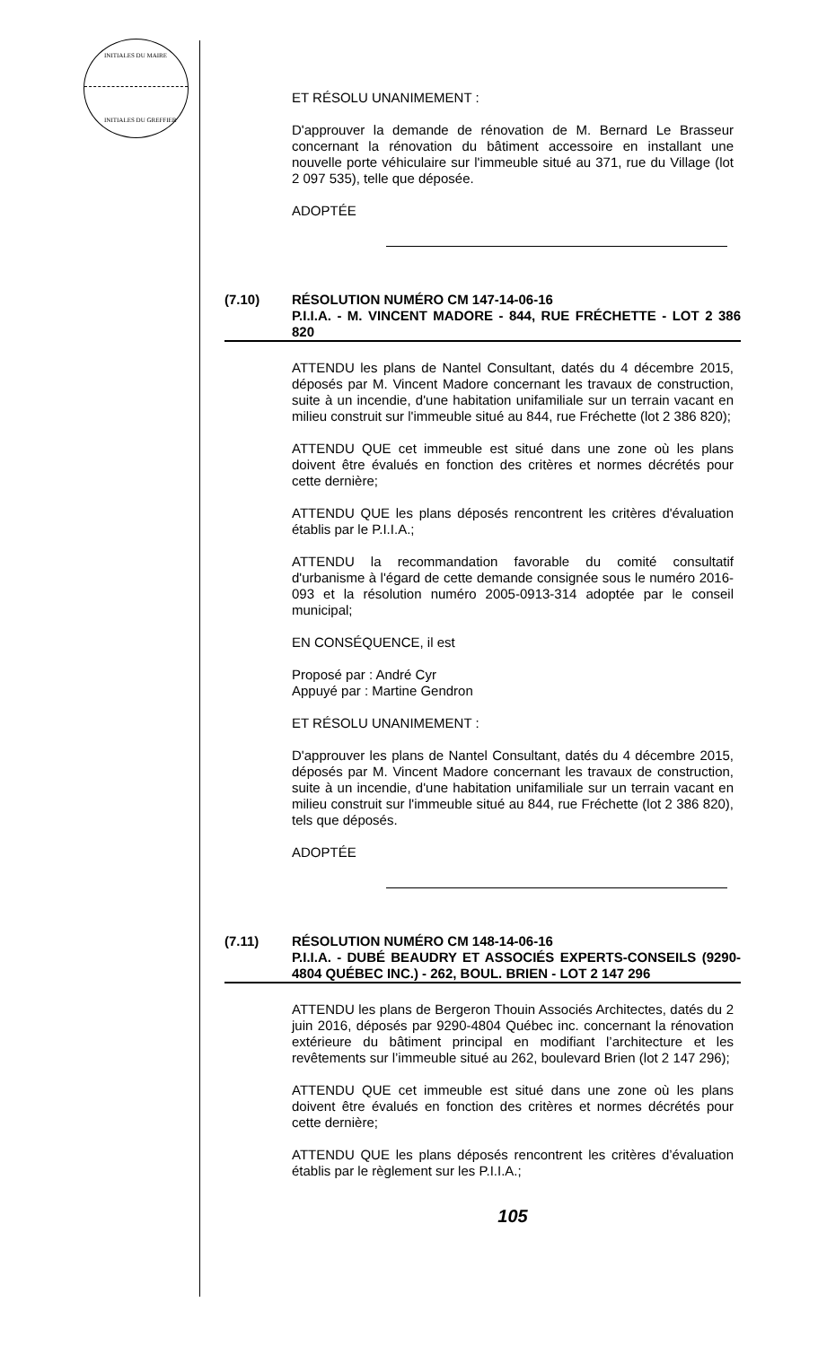INITIALES DU MAIRE
INITIALES DU GREFFIER
ET RÉSOLU UNANIMEMENT :
D'approuver la demande de rénovation de M. Bernard Le Brasseur concernant la rénovation du bâtiment accessoire en installant une nouvelle porte véhiculaire sur l'immeuble situé au 371, rue du Village (lot 2 097 535), telle que déposée.
ADOPTÉE
(7.10) RÉSOLUTION NUMÉRO CM 147-14-06-16
P.I.I.A. - M. VINCENT MADORE - 844, RUE FRÉCHETTE - LOT 2 386 820
ATTENDU les plans de Nantel Consultant, datés du 4 décembre 2015, déposés par M. Vincent Madore concernant les travaux de construction, suite à un incendie, d'une habitation unifamiliale sur un terrain vacant en milieu construit sur l'immeuble situé au 844, rue Fréchette (lot 2 386 820);
ATTENDU QUE cet immeuble est situé dans une zone où les plans doivent être évalués en fonction des critères et normes décrétés pour cette dernière;
ATTENDU QUE les plans déposés rencontrent les critères d'évaluation établis par le P.I.I.A.;
ATTENDU la recommandation favorable du comité consultatif d'urbanisme à l'égard de cette demande consignée sous le numéro 2016-093 et la résolution numéro 2005-0913-314 adoptée par le conseil municipal;
EN CONSÉQUENCE, il est
Proposé par : André Cyr
Appuyé par : Martine Gendron
ET RÉSOLU UNANIMEMENT :
D'approuver les plans de Nantel Consultant, datés du 4 décembre 2015, déposés par M. Vincent Madore concernant les travaux de construction, suite à un incendie, d'une habitation unifamiliale sur un terrain vacant en milieu construit sur l'immeuble situé au 844, rue Fréchette (lot 2 386 820), tels que déposés.
ADOPTÉE
(7.11) RÉSOLUTION NUMÉRO CM 148-14-06-16
P.I.I.A. - DUBÉ BEAUDRY ET ASSOCIÉS EXPERTS-CONSEILS (9290-4804 QUÉBEC INC.) - 262, BOUL. BRIEN - LOT 2 147 296
ATTENDU les plans de Bergeron Thouin Associés Architectes, datés du 2 juin 2016, déposés par 9290-4804 Québec inc. concernant la rénovation extérieure du bâtiment principal en modifiant l’architecture et les revêtements sur l’immeuble situé au 262, boulevard Brien (lot 2 147 296);
ATTENDU QUE cet immeuble est situé dans une zone où les plans doivent être évalués en fonction des critères et normes décrétés pour cette dernière;
ATTENDU QUE les plans déposés rencontrent les critères d’évaluation établis par le règlement sur les P.I.I.A.;
105